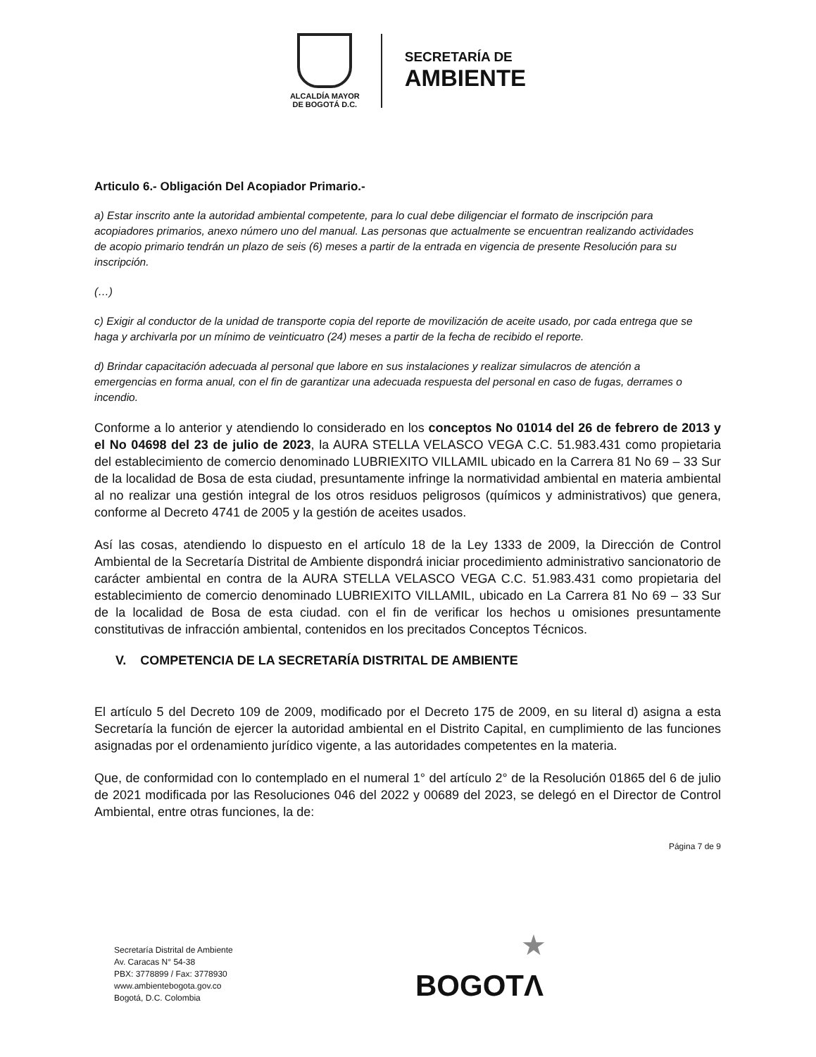ALCALDÍA MAYOR
DE BOGOTÁ D.C.
SECRETARÍA DE
AMBIENTE
Articulo 6.- Obligación Del Acopiador Primario.-
a) Estar inscrito ante la autoridad ambiental competente, para lo cual debe diligenciar el formato de inscripción para acopiadores primarios, anexo número uno del manual. Las personas que actualmente se encuentran realizando actividades de acopio primario tendrán un plazo de seis (6) meses a partir de la entrada en vigencia de presente Resolución para su inscripción.
(…)
c) Exigir al conductor de la unidad de transporte copia del reporte de movilización de aceite usado, por cada entrega que se haga y archivarla por un mínimo de veinticuatro (24) meses a partir de la fecha de recibido el reporte.
d) Brindar capacitación adecuada al personal que labore en sus instalaciones y realizar simulacros de atención a emergencias en forma anual, con el fin de garantizar una adecuada respuesta del personal en caso de fugas, derrames o incendio.
Conforme a lo anterior y atendiendo lo considerado en los conceptos No 01014 del 26 de febrero de 2013 y el No 04698 del 23 de julio de 2023, la AURA STELLA VELASCO VEGA C.C. 51.983.431 como propietaria del establecimiento de comercio denominado LUBRIEXITO VILLAMIL ubicado en la Carrera 81 No 69 – 33 Sur de la localidad de Bosa de esta ciudad, presuntamente infringe la normatividad ambiental en materia ambiental al no realizar una gestión integral de los otros residuos peligrosos (químicos y administrativos) que genera, conforme al Decreto 4741 de 2005 y la gestión de aceites usados.
Así las cosas, atendiendo lo dispuesto en el artículo 18 de la Ley 1333 de 2009, la Dirección de Control Ambiental de la Secretaría Distrital de Ambiente dispondrá iniciar procedimiento administrativo sancionatorio de carácter ambiental en contra de la AURA STELLA VELASCO VEGA C.C. 51.983.431 como propietaria del establecimiento de comercio denominado LUBRIEXITO VILLAMIL, ubicado en La Carrera 81 No 69 – 33 Sur de la localidad de Bosa de esta ciudad. con el fin de verificar los hechos u omisiones presuntamente constitutivas de infracción ambiental, contenidos en los precitados Conceptos Técnicos.
V. COMPETENCIA DE LA SECRETARÍA DISTRITAL DE AMBIENTE
El artículo 5 del Decreto 109 de 2009, modificado por el Decreto 175 de 2009, en su literal d) asigna a esta Secretaría la función de ejercer la autoridad ambiental en el Distrito Capital, en cumplimiento de las funciones asignadas por el ordenamiento jurídico vigente, a las autoridades competentes en la materia.
Que, de conformidad con lo contemplado en el numeral 1° del artículo 2° de la Resolución 01865 del 6 de julio de 2021 modificada por las Resoluciones 046 del 2022 y 00689 del 2023, se delegó en el Director de Control Ambiental, entre otras funciones, la de:
Página 7 de 9
Secretaría Distrital de Ambiente
Av. Caracas N° 54-38
PBX: 3778899 / Fax: 3778930
www.ambientebogota.gov.co
Bogotá, D.C. Colombia
★
BOGOTΛ